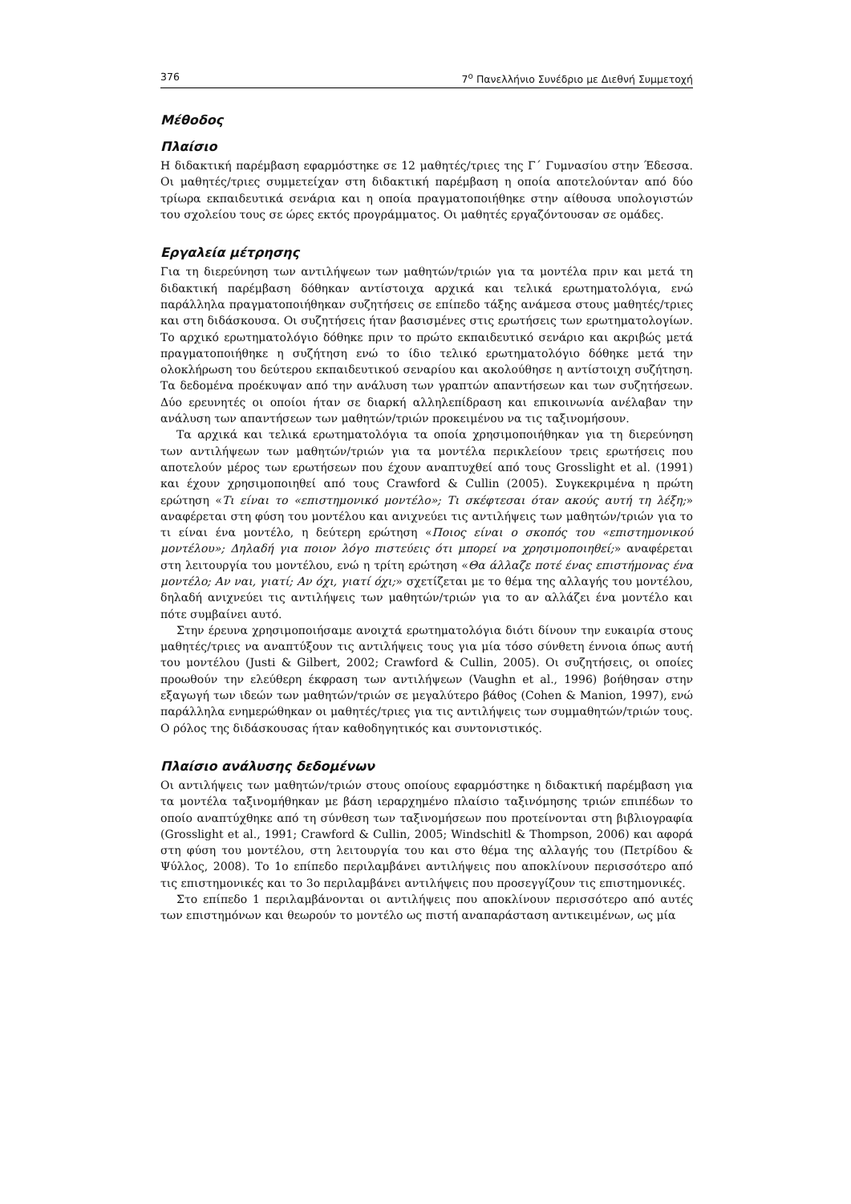376 7<sup>ο</sup> Πανελλήνιο Συνέδριο με Διεθνή Συμμετοχή
Μέθοδος
Πλαίσιο
Η διδακτική παρέμβαση εφαρμόστηκε σε 12 μαθητές/τριες της Γ΄ Γυμνασίου στην Έδεσσα. Οι μαθητές/τριες συμμετείχαν στη διδακτική παρέμβαση η οποία αποτελούνταν από δύο τρίωρα εκπαιδευτικά σενάρια και η οποία πραγματοποιήθηκε στην αίθουσα υπολογιστών του σχολείου τους σε ώρες εκτός προγράμματος. Οι μαθητές εργαζόντουσαν σε ομάδες.
Εργαλεία μέτρησης
Για τη διερεύνηση των αντιλήψεων των μαθητών/τριών για τα μοντέλα πριν και μετά τη διδακτική παρέμβαση δόθηκαν αντίστοιχα αρχικά και τελικά ερωτηματολόγια, ενώ παράλληλα πραγματοποιήθηκαν συζητήσεις σε επίπεδο τάξης ανάμεσα στους μαθητές/τριες και στη διδάσκουσα. Οι συζητήσεις ήταν βασισμένες στις ερωτήσεις των ερωτηματολογίων. Το αρχικό ερωτηματολόγιο δόθηκε πριν το πρώτο εκπαιδευτικό σενάριο και ακριβώς μετά πραγματοποιήθηκε η συζήτηση ενώ το ίδιο τελικό ερωτηματολόγιο δόθηκε μετά την ολοκλήρωση του δεύτερου εκπαιδευτικού σεναρίου και ακολούθησε η αντίστοιχη συζήτηση. Τα δεδομένα προέκυψαν από την ανάλυση των γραπτών απαντήσεων και των συζητήσεων. Δύο ερευνητές οι οποίοι ήταν σε διαρκή αλληλεπίδραση και επικοινωνία ανέλαβαν την ανάλυση των απαντήσεων των μαθητών/τριών προκειμένου να τις ταξινομήσουν.
Τα αρχικά και τελικά ερωτηματολόγια τα οποία χρησιμοποιήθηκαν για τη διερεύνηση των αντιλήψεων των μαθητών/τριών για τα μοντέλα περικλείουν τρεις ερωτήσεις που αποτελούν μέρος των ερωτήσεων που έχουν αναπτυχθεί από τους Grosslight et al. (1991) και έχουν χρησιμοποιηθεί από τους Crawford & Cullin (2005). Συγκεκριμένα η πρώτη ερώτηση «Τι είναι το «επιστημονικό μοντέλο»; Τι σκέφτεσαι όταν ακούς αυτή τη λέξη;» αναφέρεται στη φύση του μοντέλου και ανιχνεύει τις αντιλήψεις των μαθητών/τριών για το τι είναι ένα μοντέλο, η δεύτερη ερώτηση «Ποιος είναι ο σκοπός του «επιστημονικού μοντέλου»; Δηλαδή για ποιον λόγο πιστεύεις ότι μπορεί να χρησιμοποιηθεί;» αναφέρεται στη λειτουργία του μοντέλου, ενώ η τρίτη ερώτηση «Θα άλλαζε ποτέ ένας επιστήμονας ένα μοντέλο; Αν ναι, γιατί; Αν όχι, γιατί όχι;» σχετίζεται με το θέμα της αλλαγής του μοντέλου, δηλαδή ανιχνεύει τις αντιλήψεις των μαθητών/τριών για το αν αλλάζει ένα μοντέλο και πότε συμβαίνει αυτό.
Στην έρευνα χρησιμοποιήσαμε ανοιχτά ερωτηματολόγια διότι δίνουν την ευκαιρία στους μαθητές/τριες να αναπτύξουν τις αντιλήψεις τους για μία τόσο σύνθετη έννοια όπως αυτή του μοντέλου (Justi & Gilbert, 2002; Crawford & Cullin, 2005). Οι συζητήσεις, οι οποίες προωθούν την ελεύθερη έκφραση των αντιλήψεων (Vaughn et al., 1996) βοήθησαν στην εξαγωγή των ιδεών των μαθητών/τριών σε μεγαλύτερο βάθος (Cohen & Manion, 1997), ενώ παράλληλα ενημερώθηκαν οι μαθητές/τριες για τις αντιλήψεις των συμμαθητών/τριών τους. Ο ρόλος της διδάσκουσας ήταν καθοδηγητικός και συντονιστικός.
Πλαίσιο ανάλυσης δεδομένων
Οι αντιλήψεις των μαθητών/τριών στους οποίους εφαρμόστηκε η διδακτική παρέμβαση για τα μοντέλα ταξινομήθηκαν με βάση ιεραρχημένο πλαίσιο ταξινόμησης τριών επιπέδων το οποίο αναπτύχθηκε από τη σύνθεση των ταξινομήσεων που προτείνονται στη βιβλιογραφία (Grosslight et al., 1991; Crawford & Cullin, 2005; Windschitl & Thompson, 2006) και αφορά στη φύση του μοντέλου, στη λειτουργία του και στο θέμα της αλλαγής του (Πετρίδου & Ψύλλος, 2008). Το 1ο επίπεδο περιλαμβάνει αντιλήψεις που αποκλίνουν περισσότερο από τις επιστημονικές και το 3ο περιλαμβάνει αντιλήψεις που προσεγγίζουν τις επιστημονικές.
Στο επίπεδο 1 περιλαμβάνονται οι αντιλήψεις που αποκλίνουν περισσότερο από αυτές των επιστημόνων και θεωρούν το μοντέλο ως πιστή αναπαράσταση αντικειμένων, ως μία